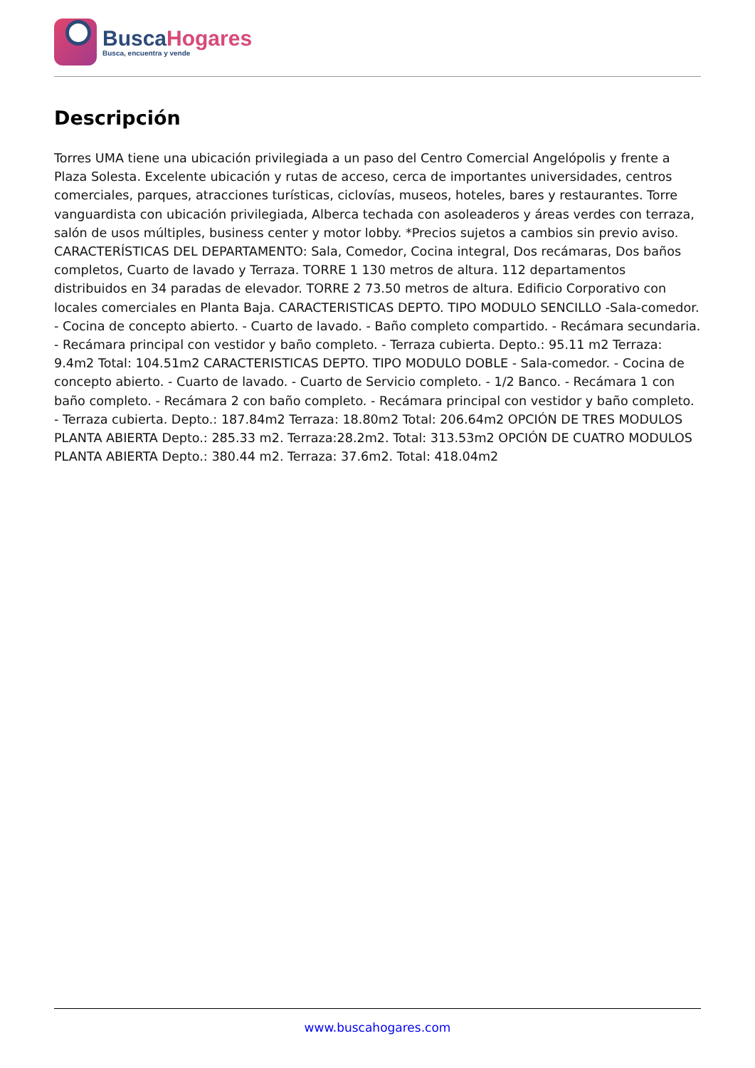BuscaHogares
Busca, encuentra y vende
Descripción
Torres UMA tiene una ubicación privilegiada a un paso del Centro Comercial Angelópolis y frente a Plaza Solesta. Excelente ubicación y rutas de acceso, cerca de importantes universidades, centros comerciales, parques, atracciones turísticas, ciclovías, museos, hoteles, bares y restaurantes. Torre vanguardista con ubicación privilegiada, Alberca techada con asoleaderos y áreas verdes con terraza, salón de usos múltiples, business center y motor lobby. *Precios sujetos a cambios sin previo aviso. CARACTERÍSTICAS DEL DEPARTAMENTO: Sala, Comedor, Cocina integral, Dos recámaras, Dos baños completos, Cuarto de lavado y Terraza. TORRE 1 130 metros de altura. 112 departamentos distribuidos en 34 paradas de elevador. TORRE 2 73.50 metros de altura. Edificio Corporativo con locales comerciales en Planta Baja. CARACTERISTICAS DEPTO. TIPO MODULO SENCILLO -Sala-comedor. - Cocina de concepto abierto. - Cuarto de lavado. - Baño completo compartido. - Recámara secundaria. - Recámara principal con vestidor y baño completo. - Terraza cubierta. Depto.: 95.11 m2 Terraza: 9.4m2 Total: 104.51m2 CARACTERISTICAS DEPTO. TIPO MODULO DOBLE - Sala-comedor. - Cocina de concepto abierto. - Cuarto de lavado. - Cuarto de Servicio completo. - 1/2 Banco. - Recámara 1 con baño completo. - Recámara 2 con baño completo. - Recámara principal con vestidor y baño completo. - Terraza cubierta. Depto.: 187.84m2 Terraza: 18.80m2 Total: 206.64m2 OPCIÓN DE TRES MODULOS PLANTA ABIERTA Depto.: 285.33 m2. Terraza:28.2m2. Total: 313.53m2 OPCIÓN DE CUATRO MODULOS PLANTA ABIERTA Depto.: 380.44 m2. Terraza: 37.6m2. Total: 418.04m2
www.buscahogares.com